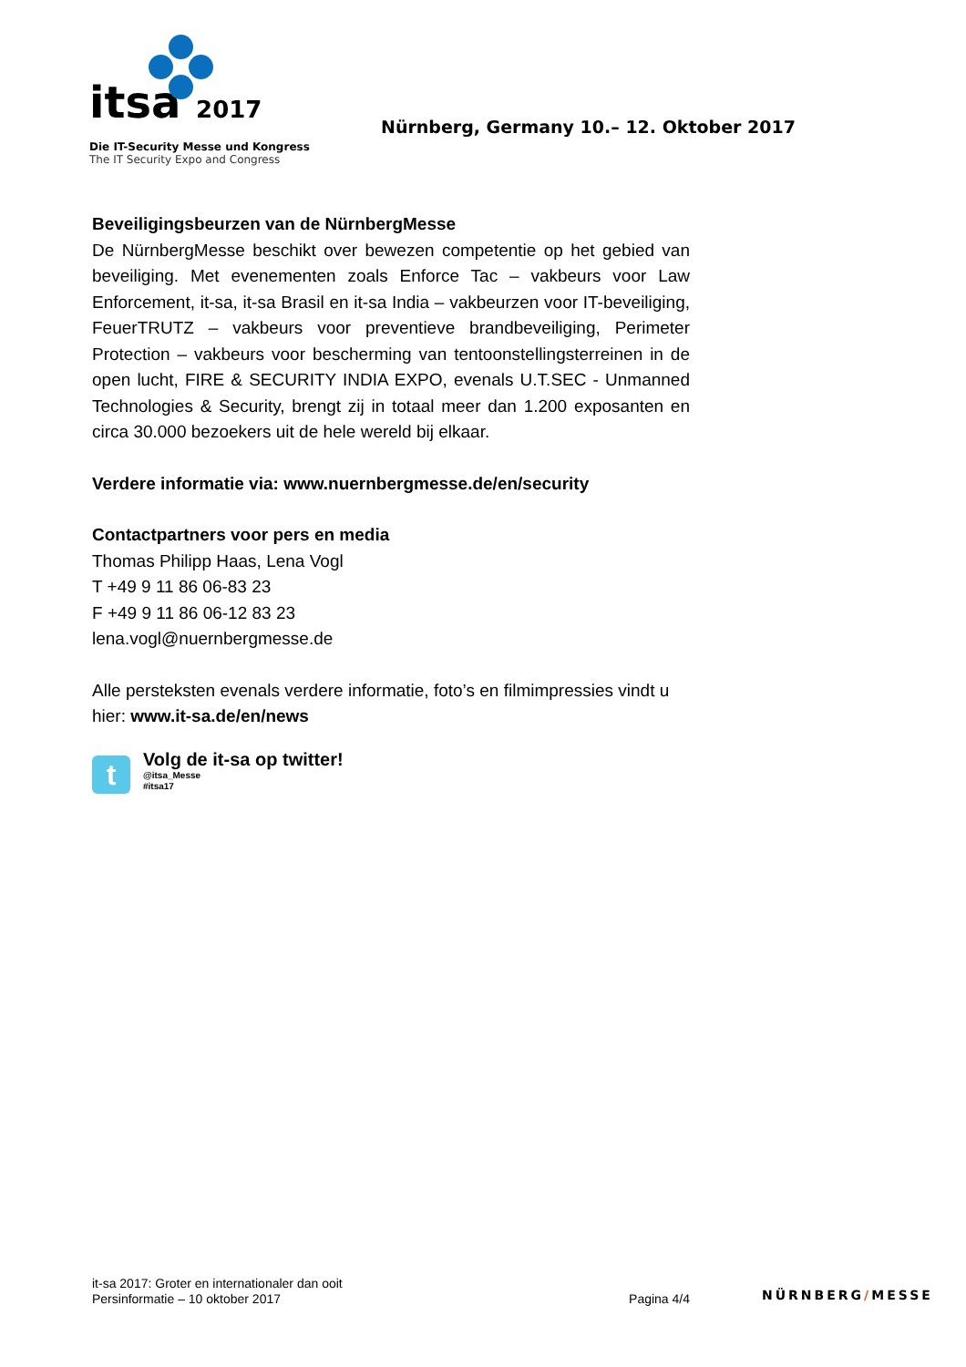itsa 2017
Die IT-Security Messe und Kongress
The IT Security Expo and Congress
Nürnberg, Germany 10.– 12. Oktober 2017
Beveiligingsbeurzen van de NürnbergMesse
De NürnbergMesse beschikt over bewezen competentie op het gebied van beveiliging. Met evenementen zoals Enforce Tac – vakbeurs voor Law Enforcement, it-sa, it-sa Brasil en it-sa India – vakbeurzen voor IT-beveiliging, FeuerTRUTZ – vakbeurs voor preventieve brandbeveiliging, Perimeter Protection – vakbeurs voor bescherming van tentoonstellingsterreinen in de open lucht, FIRE & SECURITY INDIA EXPO, evenals U.T.SEC - Unmanned Technologies & Security, brengt zij in totaal meer dan 1.200 exposanten en circa 30.000 bezoekers uit de hele wereld bij elkaar.
Verdere informatie via: www.nuernbergmesse.de/en/security
Contactpartners voor pers en media
Thomas Philipp Haas, Lena Vogl
T +49 9 11 86 06-83 23
F +49 9 11 86 06-12 83 23
lena.vogl@nuernbergmesse.de
Alle persteksten evenals verdere informatie, foto’s en filmimpressies vindt u hier: www.it-sa.de/en/news
t
Volg de it-sa op twitter!
@itsa_Messe
#itsa17
it-sa 2017: Groter en internationaler dan ooit
Persinformatie – 10 oktober 2017
Pagina 4/4
NÜRNBERG/MESSE